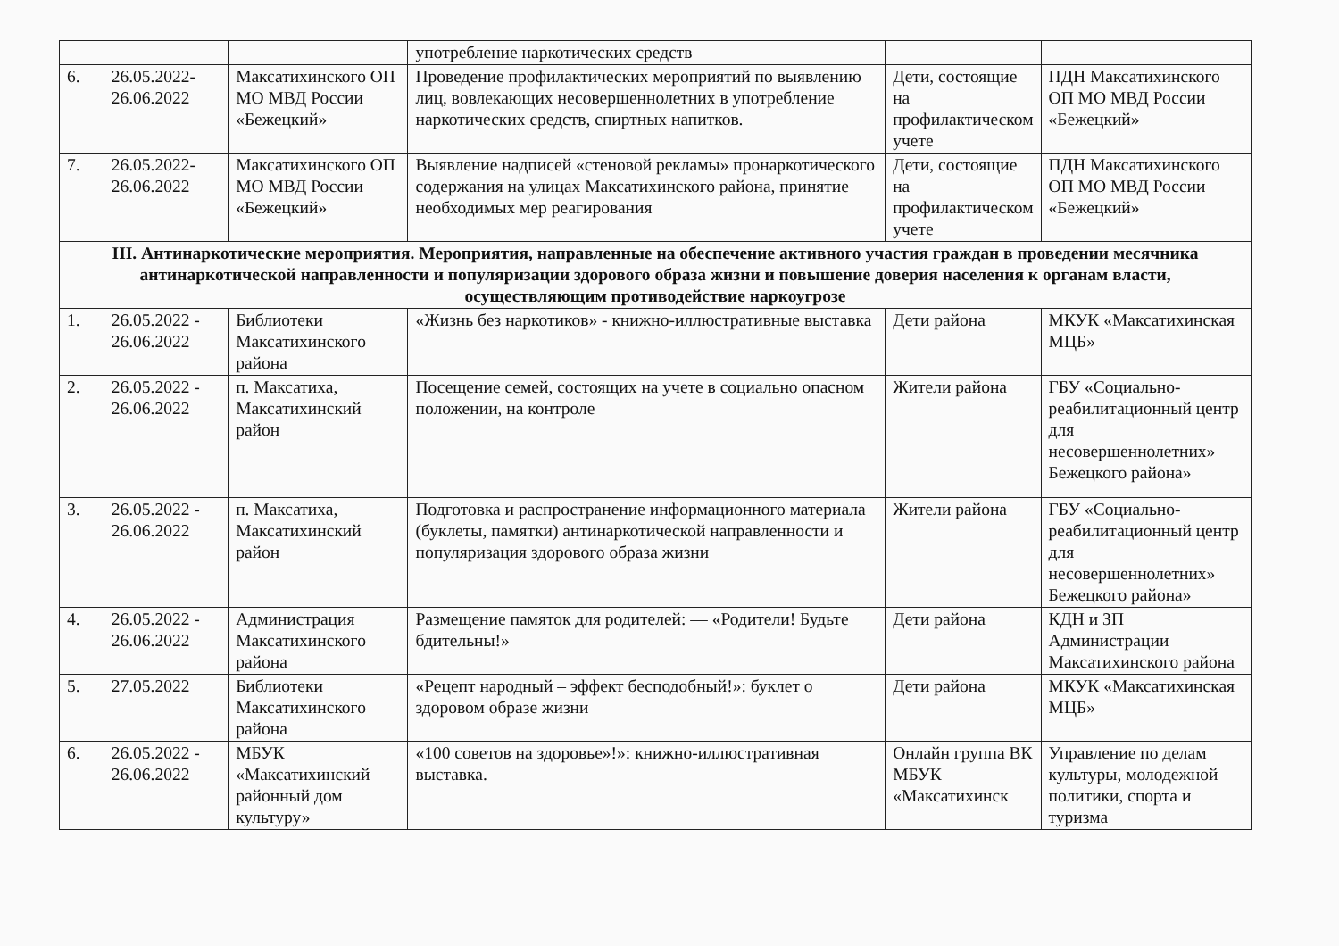| | | | употребление наркотических средств | | |
| 6. | 26.05.2022-26.06.2022 | Максатихинского ОП МО МВД России «Бежецкий» | Проведение профилактических мероприятий по выявлению лиц, вовлекающих несовершеннолетних в употребление наркотических средств, спиртных напитков. | Дети, состоящие на профилактическом учете | ПДН Максатихинского ОП МО МВД России «Бежецкий» |
| 7. | 26.05.2022-26.06.2022 | Максатихинского ОП МО МВД России «Бежецкий» | Выявление надписей «стеновой рекламы» пронаркотического содержания на улицах Максатихинского района, принятие необходимых мер реагирования | Дети, состоящие на профилактическом учете | ПДН Максатихинского ОП МО МВД России «Бежецкий» |
| III. Антинаркотические мероприятия. Мероприятия, направленные на обеспечение активного участия граждан в проведении месячника антинаркотической направленности и популяризации здорового образа жизни и повышение доверия населения к органам власти, осуществляющим противодействие наркоугрозе | | | | | |
| 1. | 26.05.2022 - 26.06.2022 | Библиотеки Максатихинского района | «Жизнь без наркотиков» - книжно-иллюстративные выставка | Дети района | МКУК «Максатихинская МЦБ» |
| 2. | 26.05.2022 - 26.06.2022 | п. Максатиха, Максатихинский район | Посещение семей, состоящих на учете в социально опасном положении, на контроле | Жители района | ГБУ «Социально-реабилитационный центр для несовершеннолетних» Бежецкого района» |
| 3. | 26.05.2022 - 26.06.2022 | п. Максатиха, Максатихинский район | Подготовка и распространение информационного материала (буклеты, памятки) антинаркотической направленности и популяризация здорового образа жизни | Жители района | ГБУ «Социально-реабилитационный центр для несовершеннолетних» Бежецкого района» |
| 4. | 26.05.2022 - 26.06.2022 | Администрация Максатихинского района | Размещение памяток для родителей: — «Родители! Будьте бдительны!» | Дети района | КДН и ЗП Администрации Максатихинского района |
| 5. | 27.05.2022 | Библиотеки Максатихинского района | «Рецепт народный – эффект бесподобный!»: буклет о здоровом образе жизни | Дети района | МКУК «Максатихинская МЦБ» |
| 6. | 26.05.2022 - 26.06.2022 | МБУК «Максатихинский районный дом культуру» | «100 советов на здоровье»!»: книжно-иллюстративная выставка. | Онлайн группа ВК МБУК «Максатихинск | Управление по делам культуры, молодежной политики, спорта и туризма |